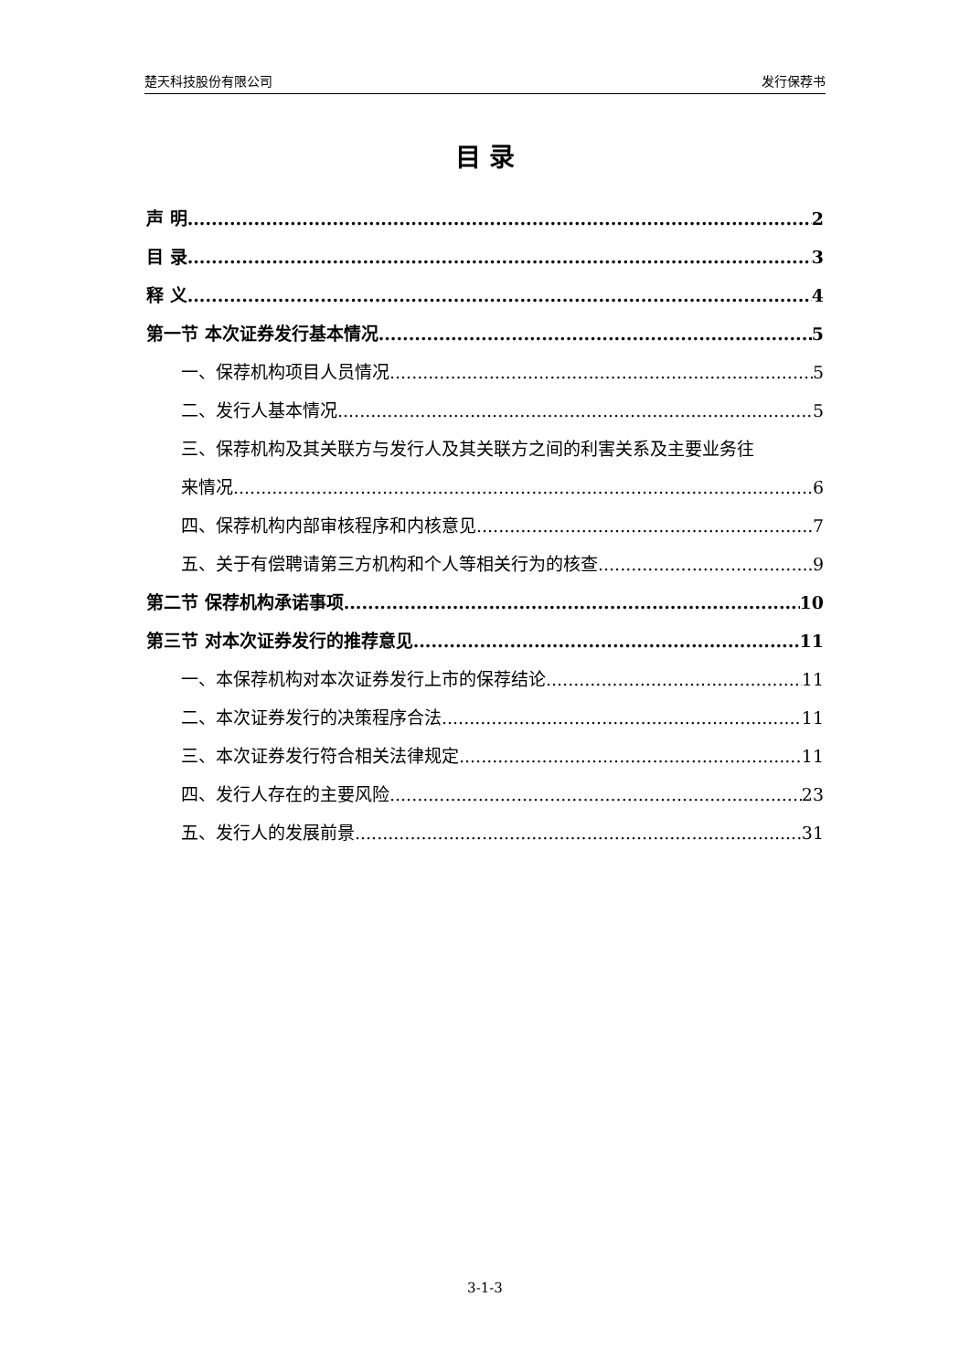楚天科技股份有限公司 发行保荐书
目 录
声 明 2
目 录 3
释 义 4
第一节 本次证券发行基本情况 5
一、保荐机构项目人员情况 5
二、发行人基本情况 5
三、保荐机构及其关联方与发行人及其关联方之间的利害关系及主要业务往
来情况 6
四、保荐机构内部审核程序和内核意见 7
五、关于有偿聘请第三方机构和个人等相关行为的核查 9
第二节 保荐机构承诺事项 10
第三节 对本次证券发行的推荐意见 11
一、本保荐机构对本次证券发行上市的保荐结论 11
二、本次证券发行的决策程序合法 11
三、本次证券发行符合相关法律规定 11
四、发行人存在的主要风险 23
五、发行人的发展前景 31
3-1-3